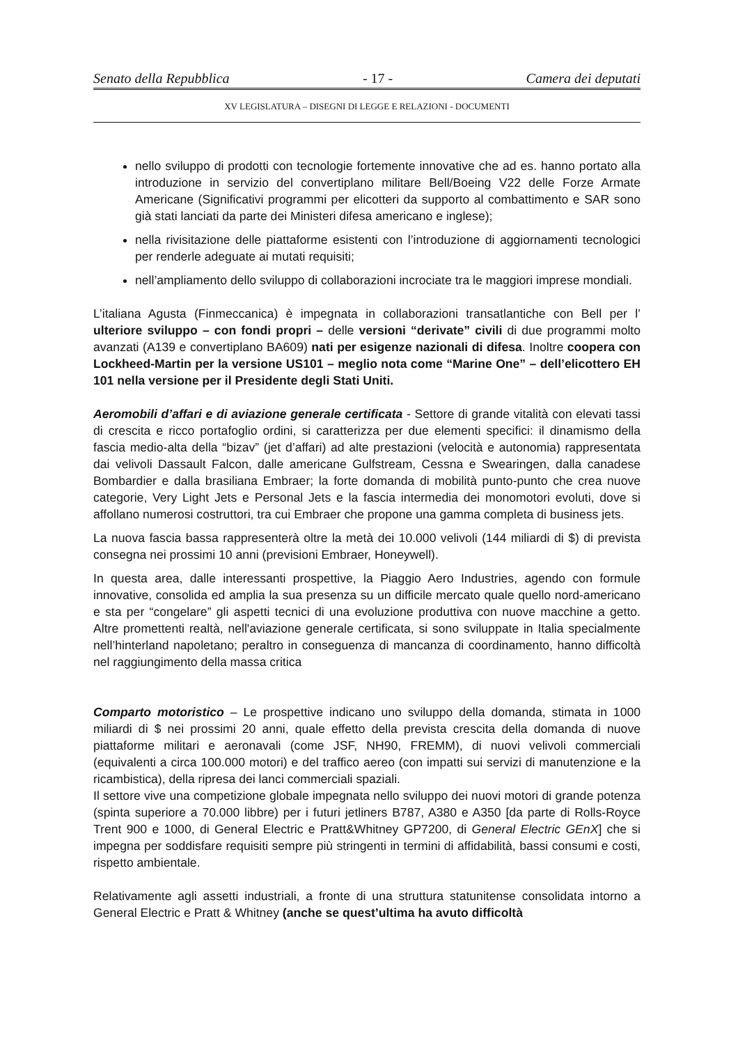Senato della Repubblica - 17 - Camera dei deputati
XV LEGISLATURA – DISEGNI DI LEGGE E RELAZIONI - DOCUMENTI
nello sviluppo di prodotti con tecnologie fortemente innovative che ad es. hanno portato alla introduzione in servizio del convertiplano militare Bell/Boeing V22 delle Forze Armate Americane (Significativi programmi per elicotteri da supporto al combattimento e SAR sono già stati lanciati da parte dei Ministeri difesa americano e inglese);
nella rivisitazione delle piattaforme esistenti con l’introduzione di aggiornamenti tecnologici per renderle adeguate ai mutati requisiti;
nell’ampliamento dello sviluppo di collaborazioni incrociate tra le maggiori imprese mondiali.
L’italiana Agusta (Finmeccanica) è impegnata in collaborazioni transatlantiche con Bell per l’ ulteriore sviluppo – con fondi propri – delle versioni “derivate” civili di due programmi molto avanzati (A139 e convertiplano BA609) nati per esigenze nazionali di difesa. Inoltre coopera con Lockheed-Martin per la versione US101 – meglio nota come “Marine One” – dell’elicottero EH 101 nella versione per il Presidente degli Stati Uniti.
Aeromobili d’affari e di aviazione generale certificata - Settore di grande vitalità con elevati tassi di crescita e ricco portafoglio ordini, si caratterizza per due elementi specifici: il dinamismo della fascia medio-alta della “bizav” (jet d’affari) ad alte prestazioni (velocità e autonomia) rappresentata dai velivoli Dassault Falcon, dalle americane Gulfstream, Cessna e Swearingen, dalla canadese Bombardier e dalla brasiliana Embraer; la forte domanda di mobilità punto-punto che crea nuove categorie, Very Light Jets e Personal Jets e la fascia intermedia dei monomotori evoluti, dove si affollano numerosi costruttori, tra cui Embraer che propone una gamma completa di business jets.
La nuova fascia bassa rappresenterà oltre la metà dei 10.000 velivoli (144 miliardi di $) di prevista consegna nei prossimi 10 anni (previsioni Embraer, Honeywell).
In questa area, dalle interessanti prospettive, la Piaggio Aero Industries, agendo con formule innovative, consolida ed amplia la sua presenza su un difficile mercato quale quello nord-americano e sta per “congelare” gli aspetti tecnici di una evoluzione produttiva con nuove macchine a getto. Altre promettenti realtà, nell'aviazione generale certificata, si sono sviluppate in Italia specialmente nell’hinterland napoletano; peraltro in conseguenza di mancanza di coordinamento, hanno difficoltà nel raggiungimento della massa critica
Comparto motoristico – Le prospettive indicano uno sviluppo della domanda, stimata in 1000 miliardi di $ nei prossimi 20 anni, quale effetto della prevista crescita della domanda di nuove piattaforme militari e aeronavali (come JSF, NH90, FREMM), di nuovi velivoli commerciali (equivalenti a circa 100.000 motori) e del traffico aereo (con impatti sui servizi di manutenzione e la ricambistica), della ripresa dei lanci commerciali spaziali.
Il settore vive una competizione globale impegnata nello sviluppo dei nuovi motori di grande potenza (spinta superiore a 70.000 libbre) per i futuri jetliners B787, A380 e A350 [da parte di Rolls-Royce Trent 900 e 1000, di General Electric e Pratt&Whitney GP7200, di General Electric GEnX] che si impegna per soddisfare requisiti sempre più stringenti in termini di affidabilità, bassi consumi e costi, rispetto ambientale.
Relativamente agli assetti industriali, a fronte di una struttura statunitense consolidata intorno a General Electric e Pratt & Whitney (anche se quest’ultima ha avuto difficoltà